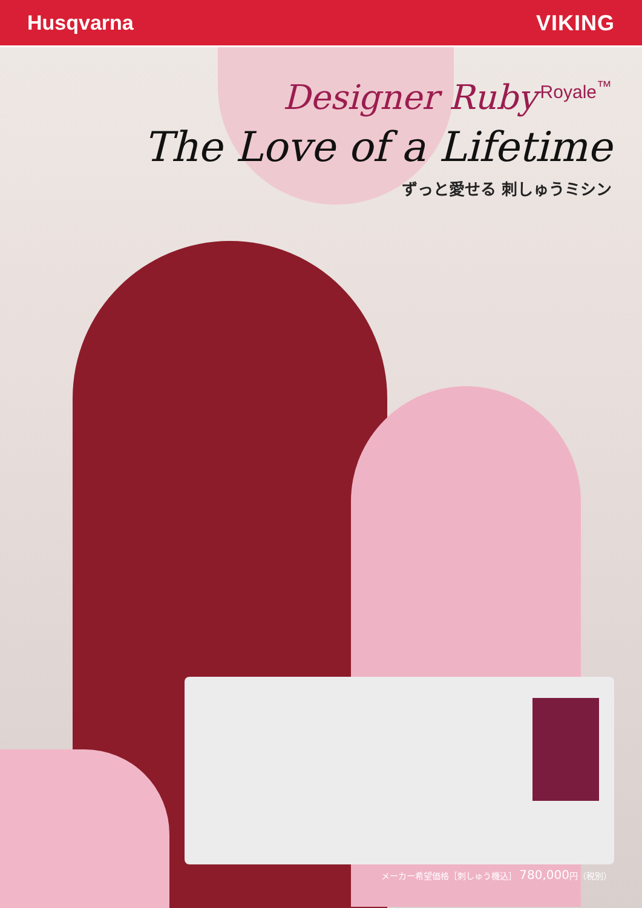Husqvarna VIKING
Designer Ruby Royale<sup>™</sup>
The Love of a Lifetime
ずっと愛せる 刺しゅうミシン
メーカー希望価格［刺しゅう機込］ 780,000円（税別）